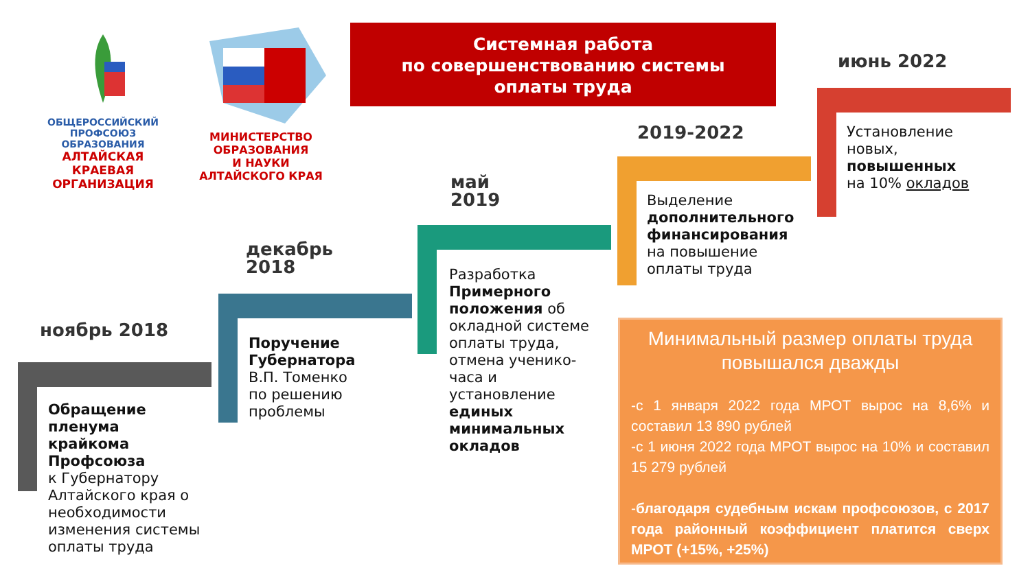ОБЩЕРОССИЙСКИЙ ПРОФСОЮЗ ОБРАЗОВАНИЯ
АЛТАЙСКАЯ
КРАЕВАЯ
ОРГАНИЗАЦИЯ
МИНИСТЕРСТВО
ОБРАЗОВАНИЯ
И НАУКИ
АЛТАЙСКОГО КРАЯ
Системная работа
по совершенствованию системы
оплаты труда
ноябрь 2018
декабрь
2018
май
2019
2019-2022
июнь 2022
Обращение
пленума
крайкома
Профсоюза
к Губернатору
Алтайского края о
необходимости
изменения системы
оплаты труда
Поручение
Губернатора
В.П. Томенко
по решению
проблемы
Разработка
Примерного
положения об
окладной системе
оплаты труда,
отмена ученико-
часа и
установление
единых
минимальных
окладов
Выделение
дополнительного
финансирования
на повышение
оплаты труда
Установление
новых,
повышенных
на 10% окладов
Минимальный размер оплаты труда повышался дважды
-с 1 января 2022 года МРОТ вырос на 8,6% и составил 13 890 рублей
-с 1 июня 2022 года МРОТ вырос на 10% и составил 15 279 рублей
-благодаря судебным искам профсоюзов, с 2017 года районный коэффициент платится сверх МРОТ (+15%, +25%)